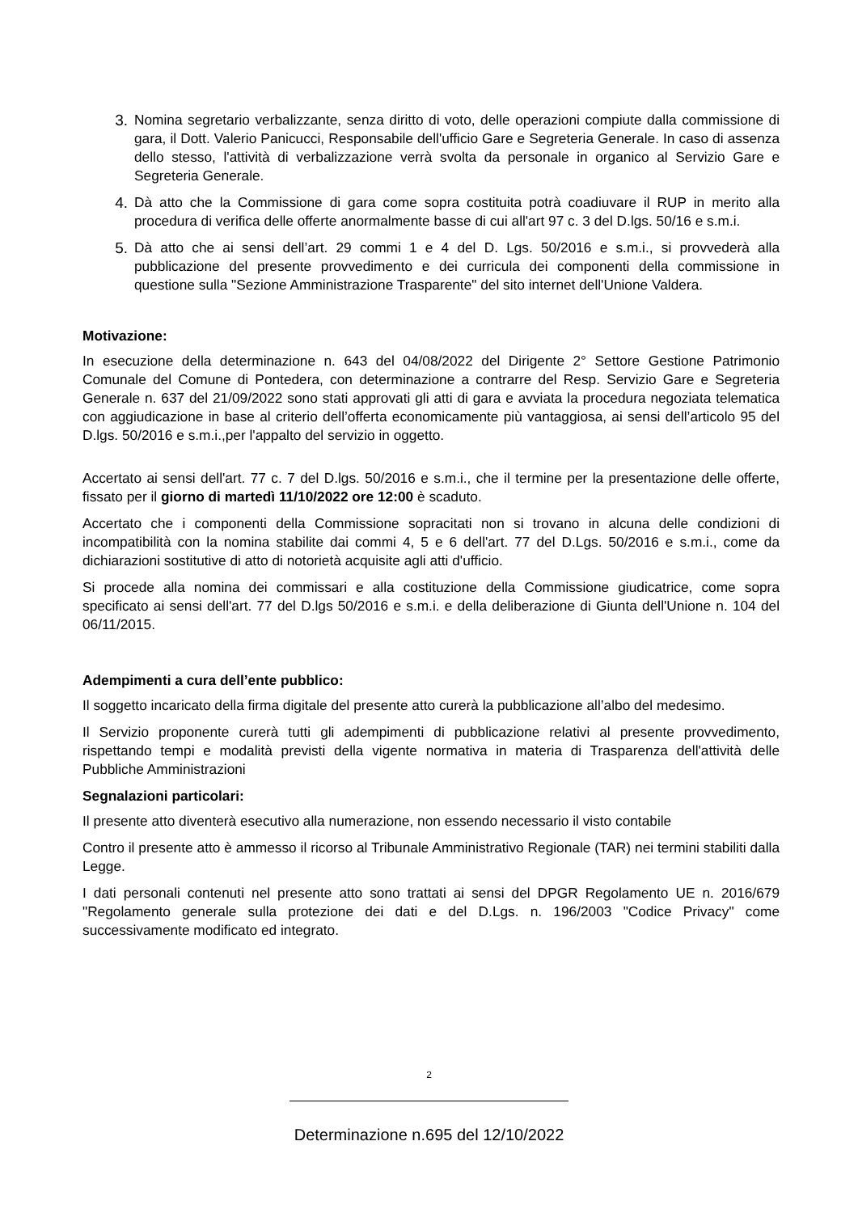3. Nomina segretario verbalizzante, senza diritto di voto, delle operazioni compiute dalla commissione di gara, il Dott. Valerio Panicucci, Responsabile dell'ufficio Gare e Segreteria Generale. In caso di assenza dello stesso, l'attività di verbalizzazione verrà svolta da personale in organico al Servizio Gare e Segreteria Generale.
4. Dà atto che la Commissione di gara come sopra costituita potrà coadiuvare il RUP in merito alla procedura di verifica delle offerte anormalmente basse di cui all'art 97 c. 3 del D.lgs. 50/16 e s.m.i.
5. Dà atto che ai sensi dell’art. 29 commi 1 e 4 del D. Lgs. 50/2016 e s.m.i., si provvederà alla pubblicazione del presente provvedimento e dei curricula dei componenti della commissione in questione sulla "Sezione Amministrazione Trasparente" del sito internet dell'Unione Valdera.
Motivazione:
In esecuzione della determinazione n. 643 del 04/08/2022 del Dirigente 2° Settore Gestione Patrimonio Comunale del Comune di Pontedera, con determinazione a contrarre del Resp. Servizio Gare e Segreteria Generale n. 637 del 21/09/2022 sono stati approvati gli atti di gara e avviata la procedura negoziata telematica con aggiudicazione in base al criterio dell’offerta economicamente più vantaggiosa, ai sensi dell’articolo 95 del D.lgs. 50/2016 e s.m.i.,per l'appalto del servizio in oggetto.
Accertato ai sensi dell'art. 77 c. 7 del D.lgs. 50/2016 e s.m.i., che il termine per la presentazione delle offerte, fissato per il giorno di martedì 11/10/2022 ore 12:00 è scaduto.
Accertato che i componenti della Commissione sopracitati non si trovano in alcuna delle condizioni di incompatibilità con la nomina stabilite dai commi 4, 5 e 6 dell'art. 77 del D.Lgs. 50/2016 e s.m.i., come da dichiarazioni sostitutive di atto di notorietà acquisite agli atti d'ufficio.
Si procede alla nomina dei commissari e alla costituzione della Commissione giudicatrice, come sopra specificato ai sensi dell'art. 77 del D.lgs 50/2016 e s.m.i. e della deliberazione di Giunta dell'Unione n. 104 del 06/11/2015.
Adempimenti a cura dell’ente pubblico:
Il soggetto incaricato della firma digitale del presente atto curerà la pubblicazione all’albo del medesimo.
Il Servizio proponente curerà tutti gli adempimenti di pubblicazione relativi al presente provvedimento, rispettando tempi e modalità previsti della vigente normativa in materia di Trasparenza dell'attività delle Pubbliche Amministrazioni
Segnalazioni particolari:
Il presente atto diventerà esecutivo alla numerazione, non essendo necessario il visto contabile
Contro il presente atto è ammesso il ricorso al Tribunale Amministrativo Regionale (TAR) nei termini stabiliti dalla Legge.
I dati personali contenuti nel presente atto sono trattati ai sensi del DPGR Regolamento UE n. 2016/679 "Regolamento generale sulla protezione dei dati e del D.Lgs. n. 196/2003 "Codice Privacy" come successivamente modificato ed integrato.
2
Determinazione n.695 del 12/10/2022